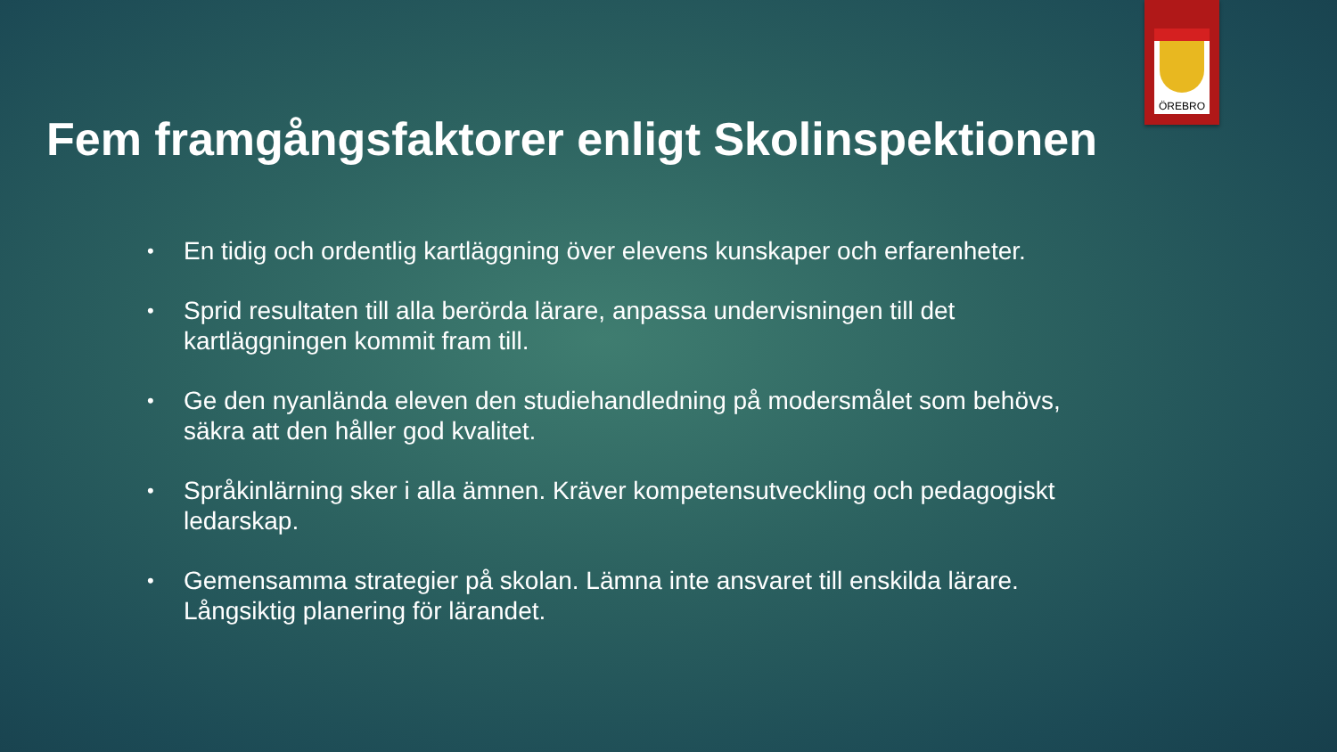ÖREBRO
Fem framgångsfaktorer enligt Skolinspektionen
• En tidig och ordentlig kartläggning över elevens kunskaper och erfarenheter.
• Sprid resultaten till alla berörda lärare, anpassa undervisningen till det kartläggningen kommit fram till.
• Ge den nyanlända eleven den studiehandledning på modersmålet som behövs, säkra att den håller god kvalitet.
• Språkinlärning sker i alla ämnen. Kräver kompetensutveckling och pedagogiskt ledarskap.
• Gemensamma strategier på skolan. Lämna inte ansvaret till enskilda lärare. Långsiktig planering för lärandet.